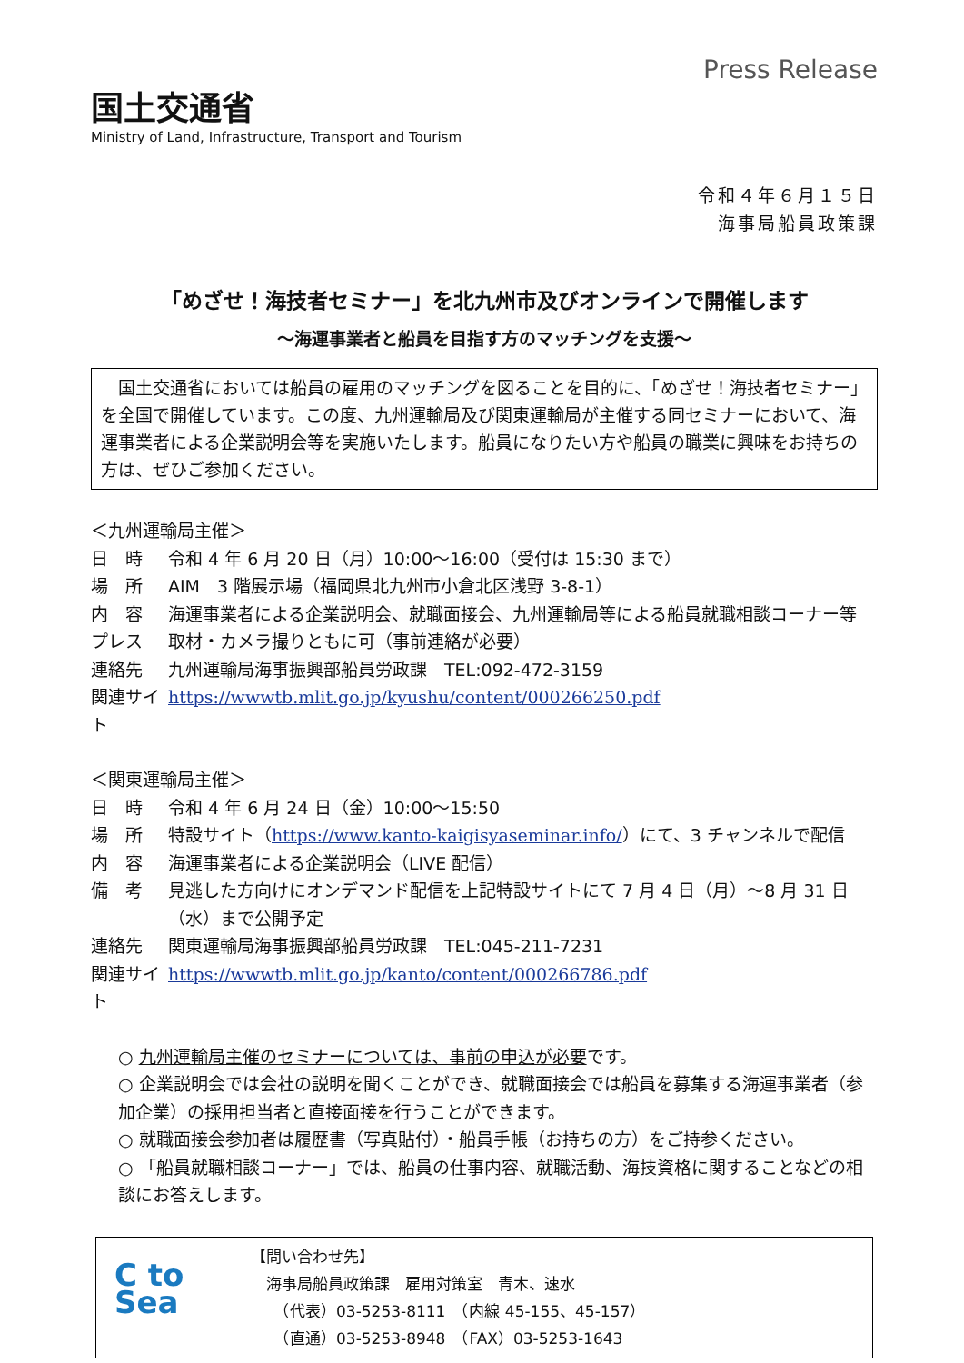国土交通省
Ministry of Land, Infrastructure, Transport and Tourism
Press Release
令和４年６月１５日
海事局船員政策課
「めざせ！海技者セミナー」を北九州市及びオンラインで開催します
～海運事業者と船員を目指す方のマッチングを支援～
　国土交通省においては船員の雇用のマッチングを図ることを目的に、「めざせ！海技者セミナー」を全国で開催しています。この度、九州運輸局及び関東運輸局が主催する同セミナーにおいて、海運事業者による企業説明会等を実施いたします。船員になりたい方や船員の職業に興味をお持ちの方は、ぜひご参加ください。
＜九州運輸局主催＞
日　時 令和 4 年 6 月 20 日（月）10:00～16:00（受付は 15:30 まで）
場　所 AIM　3 階展示場（福岡県北九州市小倉北区浅野 3-8-1）
内　容 海運事業者による企業説明会、就職面接会、九州運輸局等による船員就職相談コーナー等
プレス 取材・カメラ撮りともに可（事前連絡が必要）
連絡先 九州運輸局海事振興部船員労政課　TEL:092-472-3159
関連サイト https://wwwtb.mlit.go.jp/kyushu/content/000266250.pdf
＜関東運輸局主催＞
日　時 令和 4 年 6 月 24 日（金）10:00～15:50
場　所 特設サイト（https://www.kanto-kaigisyaseminar.info/）にて、3 チャンネルで配信
内　容 海運事業者による企業説明会（LIVE 配信）
備　考 見逃した方向けにオンデマンド配信を上記特設サイトにて 7 月 4 日（月）～8 月 31 日（水）まで公開予定
連絡先 関東運輸局海事振興部船員労政課　TEL:045-211-7231
関連サイト https://wwwtb.mlit.go.jp/kanto/content/000266786.pdf
○ 九州運輸局主催のセミナーについては、事前の申込が必要です。
○ 企業説明会では会社の説明を聞くことができ、就職面接会では船員を募集する海運事業者（参加企業）の採用担当者と直接面接を行うことができます。
○ 就職面接会参加者は履歴書（写真貼付）・船員手帳（お持ちの方）をご持参ください。
○ 「船員就職相談コーナー」では、船員の仕事内容、就職活動、海技資格に関することなどの相談にお答えします。
C to Sea
【問い合わせ先】
　海事局船員政策課　雇用対策室　青木、速水
　　（代表）03-5253-8111　（内線 45-155、45-157）
　　（直通）03-5253-8948　（FAX）03-5253-1643